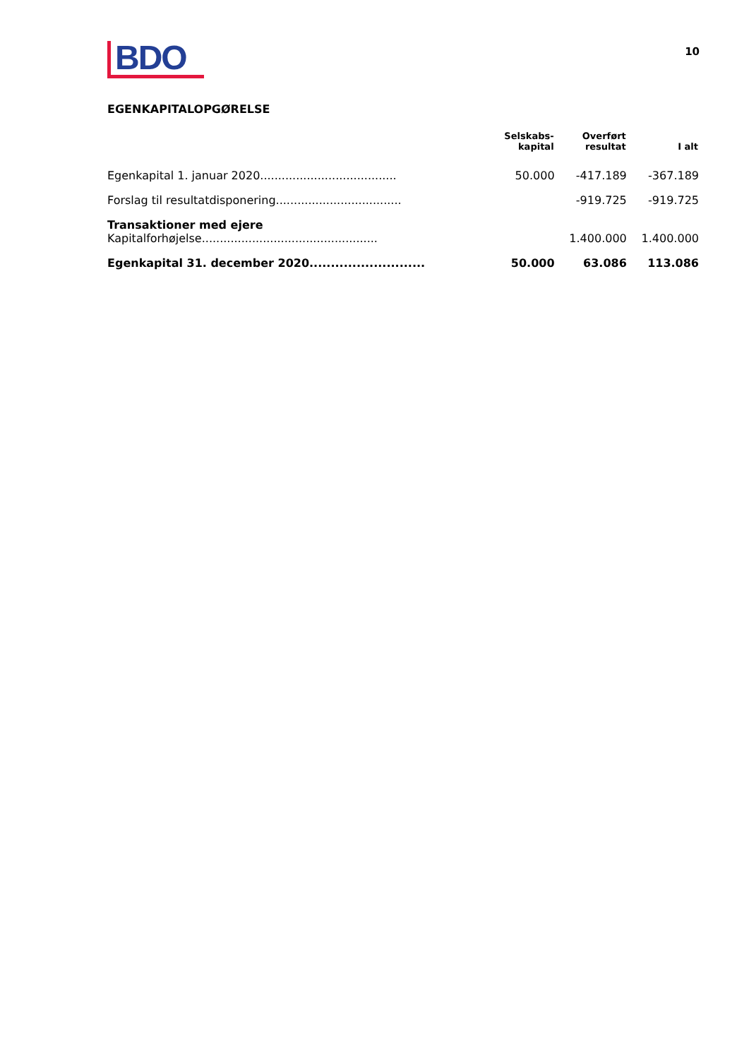BDO
10
EGENKAPITALOPGØRELSE
| | Selskabs- kapital | Overført resultat | I alt |
| --- | --- | --- | --- |
| Egenkapital 1. januar 2020...................................... | 50.000 | -417.189 | -367.189 |
| Forslag til resultatdisponering................................... | | -919.725 | -919.725 |
| Transaktioner med ejere Kapitalforhøjelse................................................. | | 1.400.000 | 1.400.000 |
| Egenkapital 31. december 2020........................... | 50.000 | 63.086 | 113.086 |